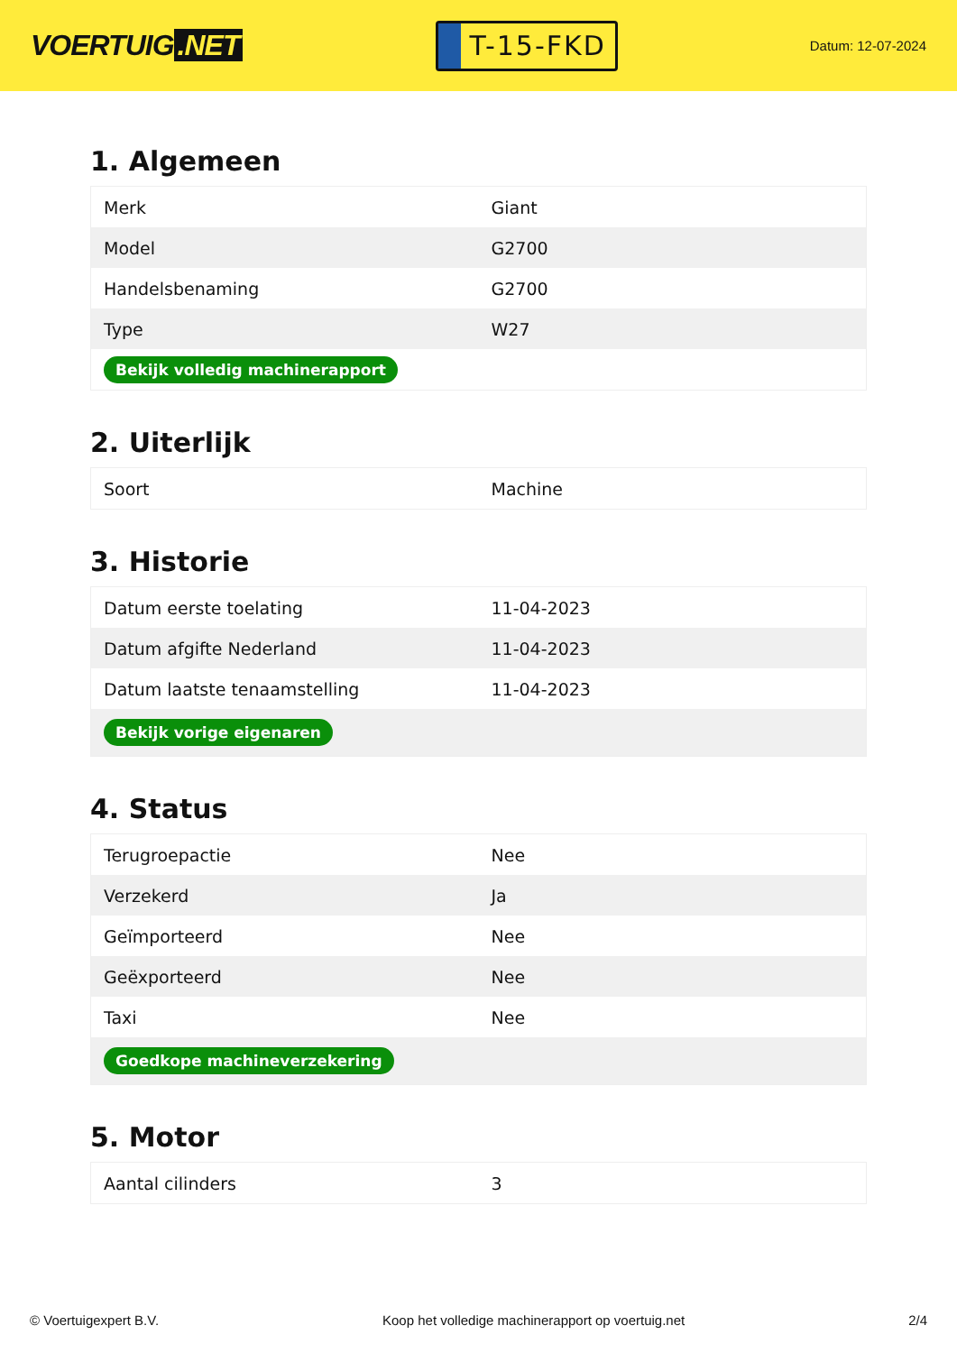VOERTUIG.NET
T-15-FKD
Datum: 12-07-2024
1. Algemeen
| Merk | Giant |
| Model | G2700 |
| Handelsbenaming | G2700 |
| Type | W27 |
| Bekijk volledig machinerapport | |
2. Uiterlijk
| Soort | Machine |
3. Historie
| Datum eerste toelating | 11-04-2023 |
| Datum afgifte Nederland | 11-04-2023 |
| Datum laatste tenaamstelling | 11-04-2023 |
| Bekijk vorige eigenaren | |
4. Status
| Terugroepactie | Nee |
| Verzekerd | Ja |
| Geïmporteerd | Nee |
| Geëxporteerd | Nee |
| Taxi | Nee |
| Goedkope machineverzekering | |
5. Motor
| Aantal cilinders | 3 |
© Voertuigexpert B.V. Koop het volledige machinerapport op voertuig.net 2/4